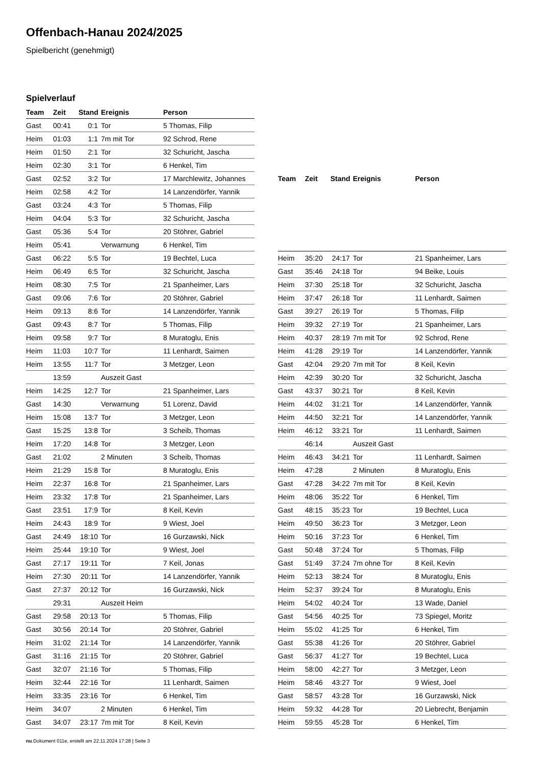Offenbach-Hanau 2024/2025
Spielbericht (genehmigt)
Spielverlauf
| Team | Zeit | Stand | Ereignis | Person |
| --- | --- | --- | --- | --- |
| Gast | 00:41 | 0:1 | Tor | 5 Thomas, Filip |
| Heim | 01:03 | 1:1 | 7m mit Tor | 92 Schrod, Rene |
| Heim | 01:50 | 2:1 | Tor | 32 Schuricht, Jascha |
| Heim | 02:30 | 3:1 | Tor | 6 Henkel, Tim |
| Gast | 02:52 | 3:2 | Tor | 17 Marchlewitz, Johannes |
| Heim | 02:58 | 4:2 | Tor | 14 Lanzendörfer, Yannik |
| Gast | 03:24 | 4:3 | Tor | 5 Thomas, Filip |
| Heim | 04:04 | 5:3 | Tor | 32 Schuricht, Jascha |
| Gast | 05:36 | 5:4 | Tor | 20 Stöhrer, Gabriel |
| Heim | 05:41 | | Verwarnung | 6 Henkel, Tim |
| Gast | 06:22 | 5:5 | Tor | 19 Bechtel, Luca |
| Heim | 06:49 | 6:5 | Tor | 32 Schuricht, Jascha |
| Heim | 08:30 | 7:5 | Tor | 21 Spanheimer, Lars |
| Gast | 09:06 | 7:6 | Tor | 20 Stöhrer, Gabriel |
| Heim | 09:13 | 8:6 | Tor | 14 Lanzendörfer, Yannik |
| Gast | 09:43 | 8:7 | Tor | 5 Thomas, Filip |
| Heim | 09:58 | 9:7 | Tor | 8 Muratoglu, Enis |
| Heim | 11:03 | 10:7 | Tor | 11 Lenhardt, Saimen |
| Heim | 13:55 | 11:7 | Tor | 3 Metzger, Leon |
| | 13:59 | | Auszeit Gast | |
| Heim | 14:25 | 12:7 | Tor | 21 Spanheimer, Lars |
| Gast | 14:30 | | Verwarnung | 51 Lorenz, David |
| Heim | 15:08 | 13:7 | Tor | 3 Metzger, Leon |
| Gast | 15:25 | 13:8 | Tor | 3 Scheib, Thomas |
| Heim | 17:20 | 14:8 | Tor | 3 Metzger, Leon |
| Gast | 21:02 | | 2 Minuten | 3 Scheib, Thomas |
| Heim | 21:29 | 15:8 | Tor | 8 Muratoglu, Enis |
| Heim | 22:37 | 16:8 | Tor | 21 Spanheimer, Lars |
| Heim | 23:32 | 17:8 | Tor | 21 Spanheimer, Lars |
| Gast | 23:51 | 17:9 | Tor | 8 Keil, Kevin |
| Heim | 24:43 | 18:9 | Tor | 9 Wiest, Joel |
| Gast | 24:49 | 18:10 | Tor | 16 Gurzawski, Nick |
| Heim | 25:44 | 19:10 | Tor | 9 Wiest, Joel |
| Gast | 27:17 | 19:11 | Tor | 7 Keil, Jonas |
| Heim | 27:30 | 20:11 | Tor | 14 Lanzendörfer, Yannik |
| Gast | 27:37 | 20:12 | Tor | 16 Gurzawski, Nick |
| | 29:31 | | Auszeit Heim | |
| Gast | 29:58 | 20:13 | Tor | 5 Thomas, Filip |
| Gast | 30:56 | 20:14 | Tor | 20 Stöhrer, Gabriel |
| Heim | 31:02 | 21:14 | Tor | 14 Lanzendörfer, Yannik |
| Gast | 31:16 | 21:15 | Tor | 20 Stöhrer, Gabriel |
| Gast | 32:07 | 21:16 | Tor | 5 Thomas, Filip |
| Heim | 32:44 | 22:16 | Tor | 11 Lenhardt, Saimen |
| Heim | 33:35 | 23:16 | Tor | 6 Henkel, Tim |
| Heim | 34:07 | | 2 Minuten | 6 Henkel, Tim |
| Gast | 34:07 | 23:17 | 7m mit Tor | 8 Keil, Kevin |
| Team | Zeit | Stand | Ereignis | Person |
| --- | --- | --- | --- | --- |
| Heim | 35:20 | 24:17 | Tor | 21 Spanheimer, Lars |
| Gast | 35:46 | 24:18 | Tor | 94 Beike, Louis |
| Heim | 37:30 | 25:18 | Tor | 32 Schuricht, Jascha |
| Heim | 37:47 | 26:18 | Tor | 11 Lenhardt, Saimen |
| Gast | 39:27 | 26:19 | Tor | 5 Thomas, Filip |
| Heim | 39:32 | 27:19 | Tor | 21 Spanheimer, Lars |
| Heim | 40:37 | 28:19 | 7m mit Tor | 92 Schrod, Rene |
| Heim | 41:28 | 29:19 | Tor | 14 Lanzendörfer, Yannik |
| Gast | 42:04 | 29:20 | 7m mit Tor | 8 Keil, Kevin |
| Heim | 42:39 | 30:20 | Tor | 32 Schuricht, Jascha |
| Gast | 43:37 | 30:21 | Tor | 8 Keil, Kevin |
| Heim | 44:02 | 31:21 | Tor | 14 Lanzendörfer, Yannik |
| Heim | 44:50 | 32:21 | Tor | 14 Lanzendörfer, Yannik |
| Heim | 46:12 | 33:21 | Tor | 11 Lenhardt, Saimen |
| | 46:14 | | Auszeit Gast | |
| Heim | 46:43 | 34:21 | Tor | 11 Lenhardt, Saimen |
| Heim | 47:28 | | 2 Minuten | 8 Muratoglu, Enis |
| Gast | 47:28 | 34:22 | 7m mit Tor | 8 Keil, Kevin |
| Heim | 48:06 | 35:22 | Tor | 6 Henkel, Tim |
| Gast | 48:15 | 35:23 | Tor | 19 Bechtel, Luca |
| Heim | 49:50 | 36:23 | Tor | 3 Metzger, Leon |
| Heim | 50:16 | 37:23 | Tor | 6 Henkel, Tim |
| Gast | 50:48 | 37:24 | Tor | 5 Thomas, Filip |
| Gast | 51:49 | 37:24 | 7m ohne Tor | 8 Keil, Kevin |
| Heim | 52:13 | 38:24 | Tor | 8 Muratoglu, Enis |
| Heim | 52:37 | 39:24 | Tor | 8 Muratoglu, Enis |
| Heim | 54:02 | 40:24 | Tor | 13 Wade, Daniel |
| Gast | 54:56 | 40:25 | Tor | 73 Spiegel, Moritz |
| Heim | 55:02 | 41:25 | Tor | 6 Henkel, Tim |
| Gast | 55:38 | 41:26 | Tor | 20 Stöhrer, Gabriel |
| Gast | 56:37 | 41:27 | Tor | 19 Bechtel, Luca |
| Heim | 58:00 | 42:27 | Tor | 3 Metzger, Leon |
| Heim | 58:46 | 43:27 | Tor | 9 Wiest, Joel |
| Gast | 58:57 | 43:28 | Tor | 16 Gurzawski, Nick |
| Heim | 59:32 | 44:28 | Tor | 20 Liebrecht, Benjamin |
| Heim | 59:55 | 45:28 | Tor | 6 Henkel, Tim |
nu.Dokument 011e, erstellt am 22.11.2024 17:28 | Seite 3